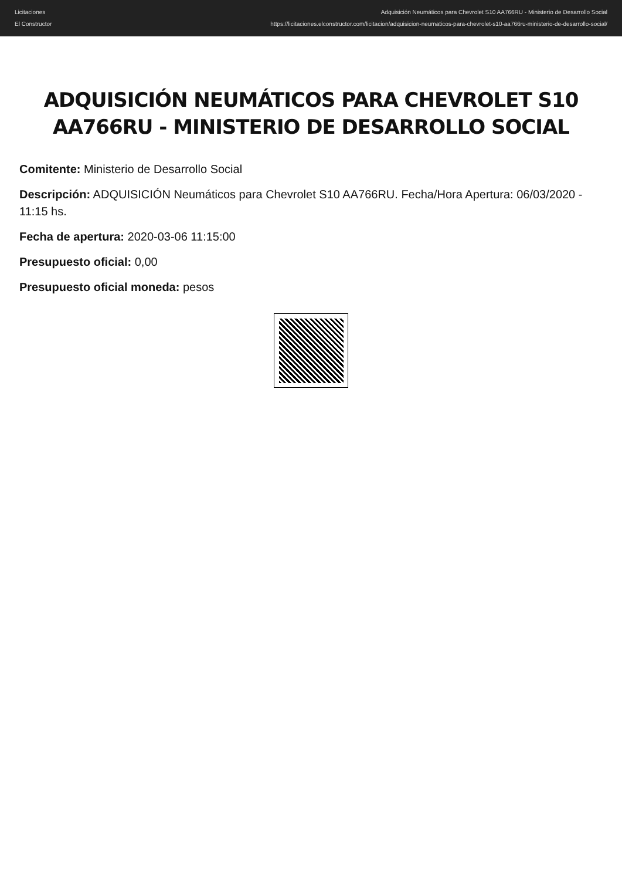Licitaciones
El Constructor
Adquisición Neumáticos para Chevrolet S10 AA766RU - Ministerio de Desarrollo Social
https://licitaciones.elconstructor.com/licitacion/adquisicion-neumaticos-para-chevrolet-s10-aa766ru-ministerio-de-desarrollo-social/
ADQUISICIÓN NEUMÁTICOS PARA CHEVROLET S10 AA766RU - MINISTERIO DE DESARROLLO SOCIAL
Comitente: Ministerio de Desarrollo Social
Descripción: ADQUISICIÓN Neumáticos para Chevrolet S10 AA766RU. Fecha/Hora Apertura: 06/03/2020 - 11:15 hs.
Fecha de apertura: 2020-03-06 11:15:00
Presupuesto oficial: 0,00
Presupuesto oficial moneda: pesos